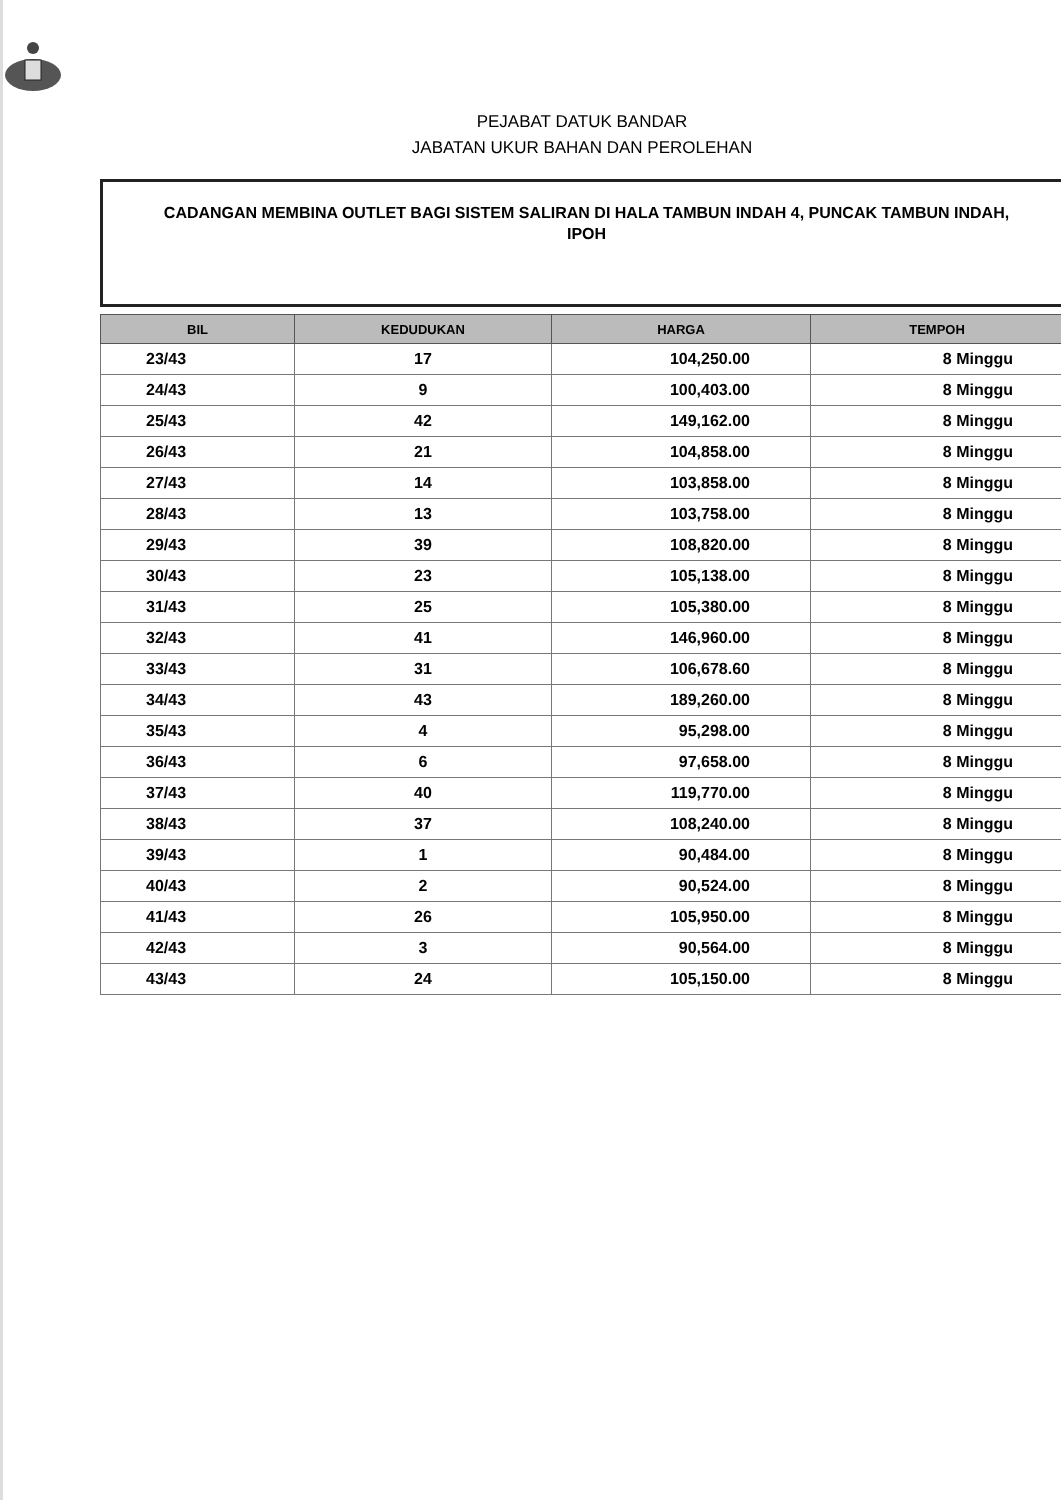PEJABAT DATUK BANDAR
JABATAN UKUR BAHAN DAN PEROLEHAN
CADANGAN MEMBINA OUTLET BAGI SISTEM SALIRAN DI HALA TAMBUN INDAH 4, PUNCAK TAMBUN INDAH, IPOH
| BIL | KEDUDUKAN | HARGA | TEMPOH |
| --- | --- | --- | --- |
| 23/43 | 17 | 104,250.00 | 8 Minggu |
| 24/43 | 9 | 100,403.00 | 8 Minggu |
| 25/43 | 42 | 149,162.00 | 8 Minggu |
| 26/43 | 21 | 104,858.00 | 8 Minggu |
| 27/43 | 14 | 103,858.00 | 8 Minggu |
| 28/43 | 13 | 103,758.00 | 8 Minggu |
| 29/43 | 39 | 108,820.00 | 8 Minggu |
| 30/43 | 23 | 105,138.00 | 8 Minggu |
| 31/43 | 25 | 105,380.00 | 8 Minggu |
| 32/43 | 41 | 146,960.00 | 8 Minggu |
| 33/43 | 31 | 106,678.60 | 8 Minggu |
| 34/43 | 43 | 189,260.00 | 8 Minggu |
| 35/43 | 4 | 95,298.00 | 8 Minggu |
| 36/43 | 6 | 97,658.00 | 8 Minggu |
| 37/43 | 40 | 119,770.00 | 8 Minggu |
| 38/43 | 37 | 108,240.00 | 8 Minggu |
| 39/43 | 1 | 90,484.00 | 8 Minggu |
| 40/43 | 2 | 90,524.00 | 8 Minggu |
| 41/43 | 26 | 105,950.00 | 8 Minggu |
| 42/43 | 3 | 90,564.00 | 8 Minggu |
| 43/43 | 24 | 105,150.00 | 8 Minggu |